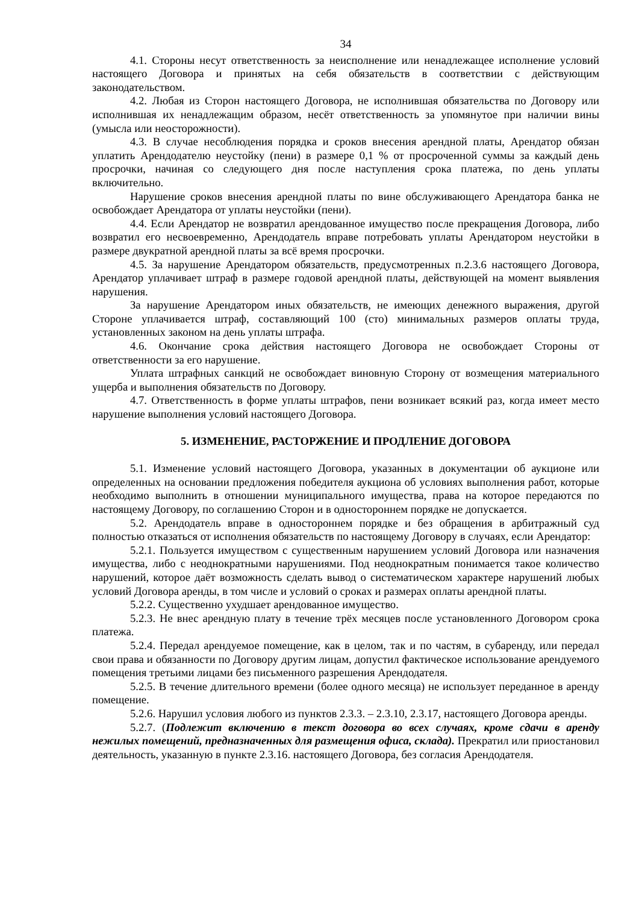34
4.1. Стороны несут ответственность за неисполнение или ненадлежащее исполнение условий настоящего Договора и принятых на себя обязательств в соответствии с действующим законодательством.
4.2. Любая из Сторон настоящего Договора, не исполнившая обязательства по Договору или исполнившая их ненадлежащим образом, несёт ответственность за упомянутое при наличии вины (умысла или неосторожности).
4.3. В случае несоблюдения порядка и сроков внесения арендной платы, Арендатор обязан уплатить Арендодателю неустойку (пени) в размере 0,1 % от просроченной суммы за каждый день просрочки, начиная со следующего дня после наступления срока платежа, по день уплаты включительно.
Нарушение сроков внесения арендной платы по вине обслуживающего Арендатора банка не освобождает Арендатора от уплаты неустойки (пени).
4.4. Если Арендатор не возвратил арендованное имущество после прекращения Договора, либо возвратил его несвоевременно, Арендодатель вправе потребовать уплаты Арендатором неустойки в размере двукратной арендной платы за всё время просрочки.
4.5. За нарушение Арендатором обязательств, предусмотренных п.2.3.6 настоящего Договора, Арендатор уплачивает штраф в размере годовой арендной платы, действующей на момент выявления нарушения.
За нарушение Арендатором иных обязательств, не имеющих денежного выражения, другой Стороне уплачивается штраф, составляющий 100 (сто) минимальных размеров оплаты труда, установленных законом на день уплаты штрафа.
4.6. Окончание срока действия настоящего Договора не освобождает Стороны от ответственности за его нарушение.
Уплата штрафных санкций не освобождает виновную Сторону от возмещения материального ущерба и выполнения обязательств по Договору.
4.7. Ответственность в форме уплаты штрафов, пени возникает всякий раз, когда имеет место нарушение выполнения условий настоящего Договора.
5. ИЗМЕНЕНИЕ, РАСТОРЖЕНИЕ И ПРОДЛЕНИЕ ДОГОВОРА
5.1. Изменение условий настоящего Договора, указанных в документации об аукционе или определенных на основании предложения победителя аукциона об условиях выполнения работ, которые необходимо выполнить в отношении муниципального имущества, права на которое передаются по настоящему Договору, по соглашению Сторон и в одностороннем порядке не допускается.
5.2. Арендодатель вправе в одностороннем порядке и без обращения в арбитражный суд полностью отказаться от исполнения обязательств по настоящему Договору в случаях, если Арендатор:
5.2.1. Пользуется имуществом с существенным нарушением условий Договора или назначения имущества, либо с неоднократными нарушениями. Под неоднократным понимается такое количество нарушений, которое даёт возможность сделать вывод о систематическом характере нарушений любых условий Договора аренды, в том числе и условий о сроках и размерах оплаты арендной платы.
5.2.2. Существенно ухудшает арендованное имущество.
5.2.3. Не внес арендную плату в течение трёх месяцев после установленного Договором срока платежа.
5.2.4. Передал арендуемое помещение, как в целом, так и по частям, в субаренду, или передал свои права и обязанности по Договору другим лицам, допустил фактическое использование арендуемого помещения третьими лицами без письменного разрешения Арендодателя.
5.2.5. В течение длительного времени (более одного месяца) не использует переданное в аренду помещение.
5.2.6. Нарушил условия любого из пунктов 2.3.3. – 2.3.10, 2.3.17, настоящего Договора аренды.
5.2.7. (Подлежит включению в текст договора во всех случаях, кроме сдачи в аренду нежилых помещений, предназначенных для размещения офиса, склада). Прекратил или приостановил деятельность, указанную в пункте 2.3.16. настоящего Договора, без согласия Арендодателя.